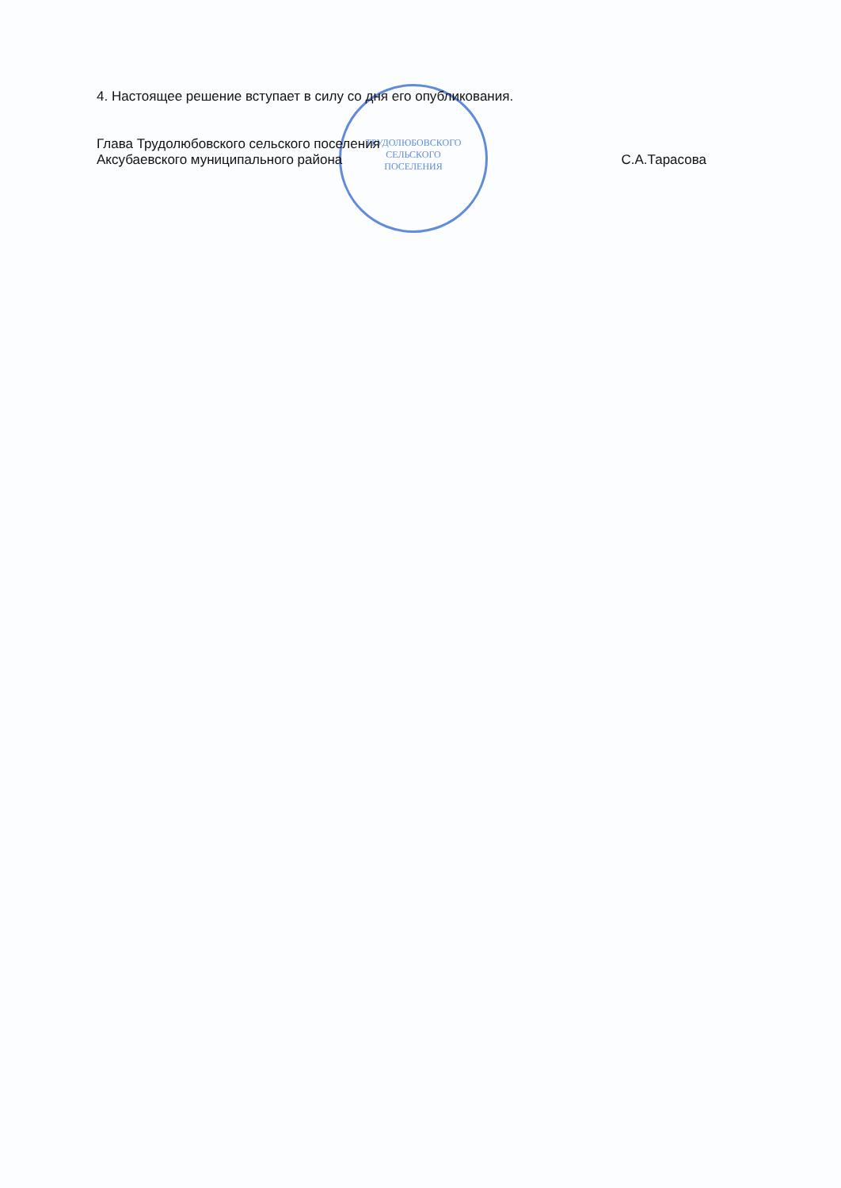ТРУДОЛЮБОВСКОГО
СЕЛЬСКОГО
ПОСЕЛЕНИЯ
4. Настоящее решение вступает в силу со дня его опубликования.
Глава Трудолюбовского сельского поселения
Аксубаевского муниципального района
С.А.Тарасова